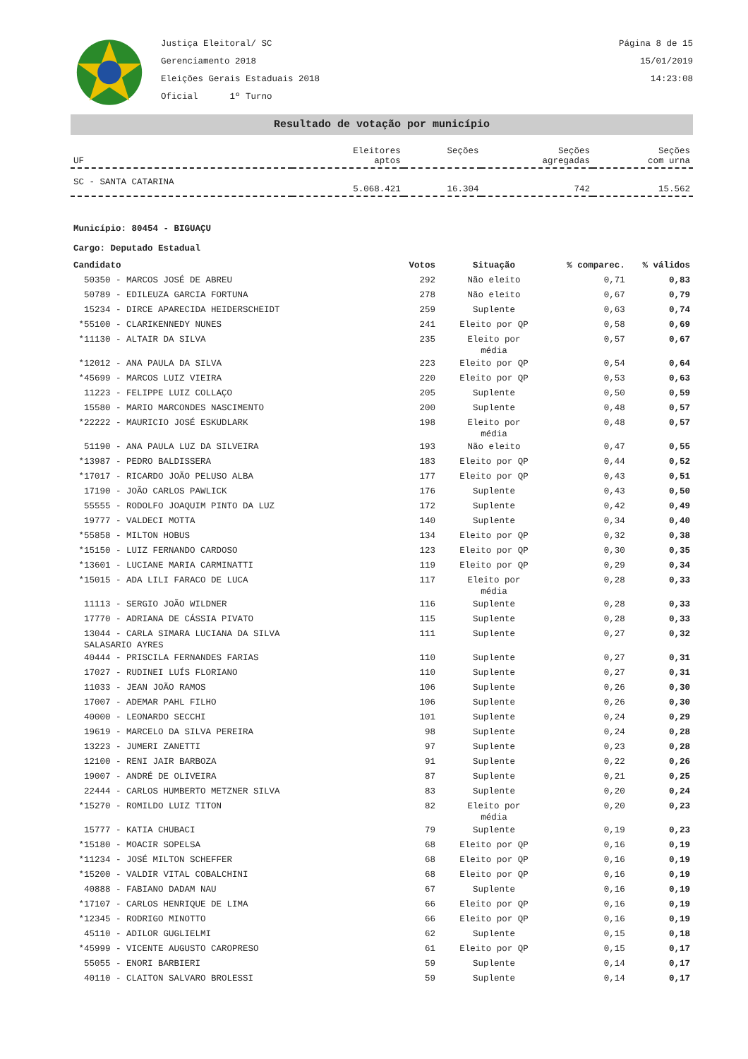Justiça Eleitoral/ SC
Gerenciamento 2018
Eleições Gerais Estaduais 2018
Oficial 1º Turno
Página 8 de 15
15/01/2019
14:23:08
Resultado de votação por município
| UF | Eleitores aptos | Seções | Seções agregadas | Seções com urna |
| SC - SANTA CATARINA | 5.068.421 | 16.304 | 742 | 15.562 |
Município: 80454 - BIGUAÇU
Cargo: Deputado Estadual
| Candidato | Votos | Situação | % comparec. | % válidos |
| --- | --- | --- | --- | --- |
| 50350 - MARCOS JOSÉ DE ABREU | 292 | Não eleito | 0,71 | 0,83 |
| 50789 - EDILEUZA GARCIA FORTUNA | 278 | Não eleito | 0,67 | 0,79 |
| 15234 - DIRCE APARECIDA HEIDERSCHEIDT | 259 | Suplente | 0,63 | 0,74 |
| *55100 - CLARIKENNEDY NUNES | 241 | Eleito por QP | 0,58 | 0,69 |
| *11130 - ALTAIR DA SILVA | 235 | Eleito por média | 0,57 | 0,67 |
| *12012 - ANA PAULA DA SILVA | 223 | Eleito por QP | 0,54 | 0,64 |
| *45699 - MARCOS LUIZ VIEIRA | 220 | Eleito por QP | 0,53 | 0,63 |
| 11223 - FELIPPE LUIZ COLLAÇO | 205 | Suplente | 0,50 | 0,59 |
| 15580 - MARIO MARCONDES NASCIMENTO | 200 | Suplente | 0,48 | 0,57 |
| *22222 - MAURICIO JOSÉ ESKUDLARK | 198 | Eleito por média | 0,48 | 0,57 |
| 51190 - ANA PAULA LUZ DA SILVEIRA | 193 | Não eleito | 0,47 | 0,55 |
| *13987 - PEDRO BALDISSERA | 183 | Eleito por QP | 0,44 | 0,52 |
| *17017 - RICARDO JOÃO PELUSO ALBA | 177 | Eleito por QP | 0,43 | 0,51 |
| 17190 - JOÃO CARLOS PAWLICK | 176 | Suplente | 0,43 | 0,50 |
| 55555 - RODOLFO JOAQUIM PINTO DA LUZ | 172 | Suplente | 0,42 | 0,49 |
| 19777 - VALDECI MOTTA | 140 | Suplente | 0,34 | 0,40 |
| *55858 - MILTON HOBUS | 134 | Eleito por QP | 0,32 | 0,38 |
| *15150 - LUIZ FERNANDO CARDOSO | 123 | Eleito por QP | 0,30 | 0,35 |
| *13601 - LUCIANE MARIA CARMINATTI | 119 | Eleito por QP | 0,29 | 0,34 |
| *15015 - ADA LILI FARACO DE LUCA | 117 | Eleito por média | 0,28 | 0,33 |
| 11113 - SERGIO JOÃO WILDNER | 116 | Suplente | 0,28 | 0,33 |
| 17770 - ADRIANA DE CÁSSIA PIVATO | 115 | Suplente | 0,28 | 0,33 |
| 13044 - CARLA SIMARA LUCIANA DA SILVA SALASARIO AYRES | 111 | Suplente | 0,27 | 0,32 |
| 40444 - PRISCILA FERNANDES FARIAS | 110 | Suplente | 0,27 | 0,31 |
| 17027 - RUDINEI LUÍS FLORIANO | 110 | Suplente | 0,27 | 0,31 |
| 11033 - JEAN JOÃO RAMOS | 106 | Suplente | 0,26 | 0,30 |
| 17007 - ADEMAR PAHL FILHO | 106 | Suplente | 0,26 | 0,30 |
| 40000 - LEONARDO SECCHI | 101 | Suplente | 0,24 | 0,29 |
| 19619 - MARCELO DA SILVA PEREIRA | 98 | Suplente | 0,24 | 0,28 |
| 13223 - JUMERI ZANETTI | 97 | Suplente | 0,23 | 0,28 |
| 12100 - RENI JAIR BARBOZA | 91 | Suplente | 0,22 | 0,26 |
| 19007 - ANDRÉ DE OLIVEIRA | 87 | Suplente | 0,21 | 0,25 |
| 22444 - CARLOS HUMBERTO METZNER SILVA | 83 | Suplente | 0,20 | 0,24 |
| *15270 - ROMILDO LUIZ TITON | 82 | Eleito por média | 0,20 | 0,23 |
| 15777 - KATIA CHUBACI | 79 | Suplente | 0,19 | 0,23 |
| *15180 - MOACIR SOPELSA | 68 | Eleito por QP | 0,16 | 0,19 |
| *11234 - JOSÉ MILTON SCHEFFER | 68 | Eleito por QP | 0,16 | 0,19 |
| *15200 - VALDIR VITAL COBALCHINI | 68 | Eleito por QP | 0,16 | 0,19 |
| 40888 - FABIANO DADAM NAU | 67 | Suplente | 0,16 | 0,19 |
| *17107 - CARLOS HENRIQUE DE LIMA | 66 | Eleito por QP | 0,16 | 0,19 |
| *12345 - RODRIGO MINOTTO | 66 | Eleito por QP | 0,16 | 0,19 |
| 45110 - ADILOR GUGLIELMI | 62 | Suplente | 0,15 | 0,18 |
| *45999 - VICENTE AUGUSTO CAROPRESO | 61 | Eleito por QP | 0,15 | 0,17 |
| 55055 - ENORI BARBIERI | 59 | Suplente | 0,14 | 0,17 |
| 40110 - CLAITON SALVARO BROLESSI | 59 | Suplente | 0,14 | 0,17 |